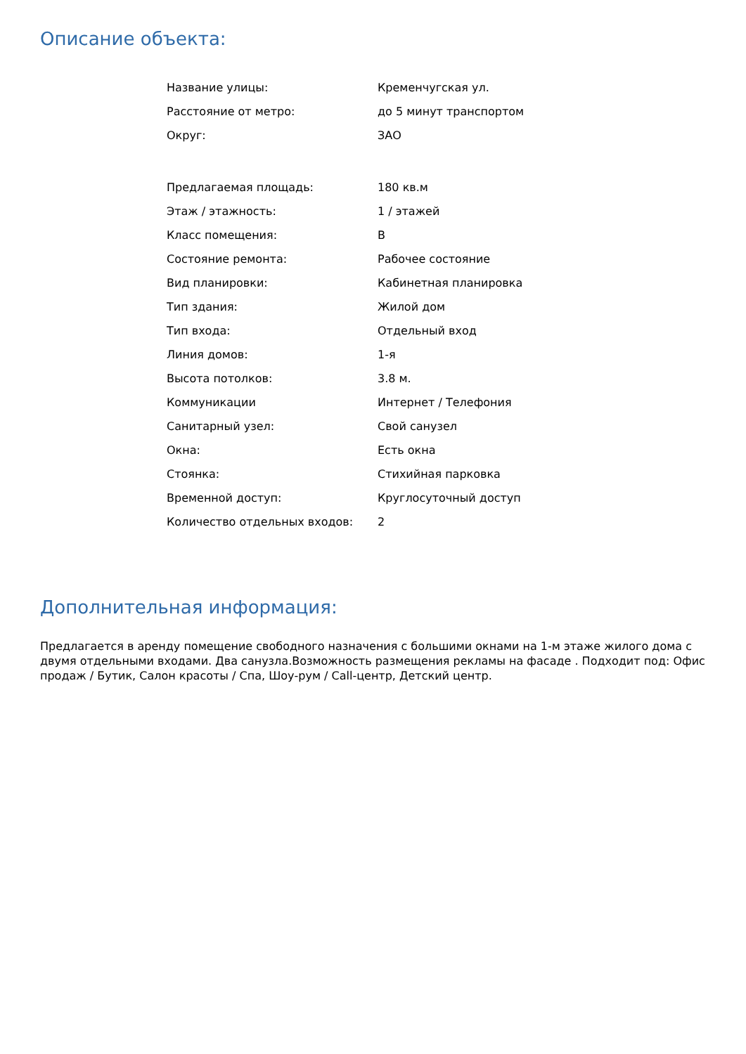Описание объекта:
| Название улицы: | Кременчугская ул. |
| Расстояние от метро: | до 5 минут транспортом |
| Округ: | ЗАО |
| Предлагаемая площадь: | 180 кв.м |
| Этаж / этажность: | 1 / этажей |
| Класс помещения: | B |
| Состояние ремонта: | Рабочее состояние |
| Вид планировки: | Кабинетная планировка |
| Тип здания: | Жилой дом |
| Тип входа: | Отдельный вход |
| Линия домов: | 1-я |
| Высота потолков: | 3.8 м. |
| Коммуникации | Интернет / Телефония |
| Санитарный узел: | Свой санузел |
| Окна: | Есть окна |
| Стоянка: | Стихийная парковка |
| Временной доступ: | Круглосуточный доступ |
| Количество отдельных входов: | 2 |
Дополнительная информация:
Предлагается в аренду помещение свободного назначения с большими окнами на 1-м этаже жилого дома с двумя отдельными входами. Два санузла.Возможность размещения рекламы на фасаде . Подходит под: Офис продаж / Бутик, Салон красоты / Спа, Шоу-рум / Call-центр, Детский центр.